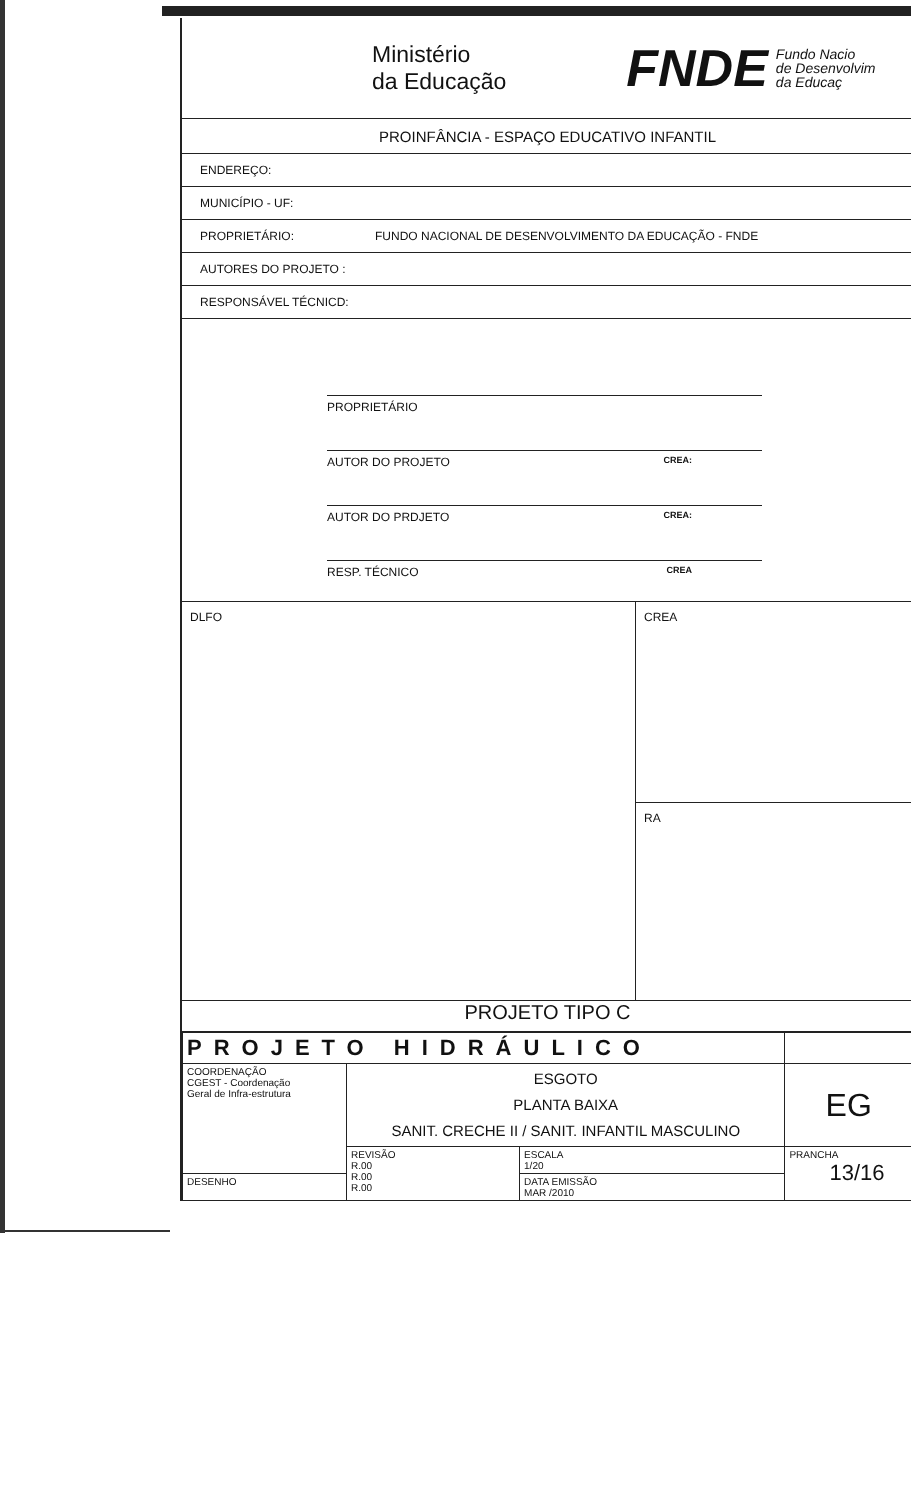Ministério
da Educação
FNDE
Fundo Nacio
de Desenvolvim
da Educaç
PROINFÂNCIA - ESPAÇO EDUCATIVO INFANTIL
ENDEREÇO:
MUNICÍPIO - UF:
PROPRIETÁRIO: FUNDO NACIONAL DE DESENVOLVIMENTO DA EDUCAÇÃO - FNDE
AUTORES DO PROJETO :
RESPONSÁVEL TÉCNICD:
PROPRIETÁRIO
AUTOR DO PROJETO CREA:
AUTOR DO PRDJETO CREA:
RESP. TÉCNICO CREA
DLFO
CREA
RA
PROJETO TIPO C
| PROJETO HIDRÁULICO | | | |
| COORDENAÇÃO CGEST - Coordenação Geral de Infra-estrutura | ESGOTO PLANTA BAIXA SANIT. CRECHE II / SANIT. INFANTIL MASCULINO | | EG |
| | REVISÃO R.00 R.00 R.00 | ESCALA 1/20 | PRANCHA 13/16 |
| DESENHO | | DATA EMISSÃO MAR /2010 | |